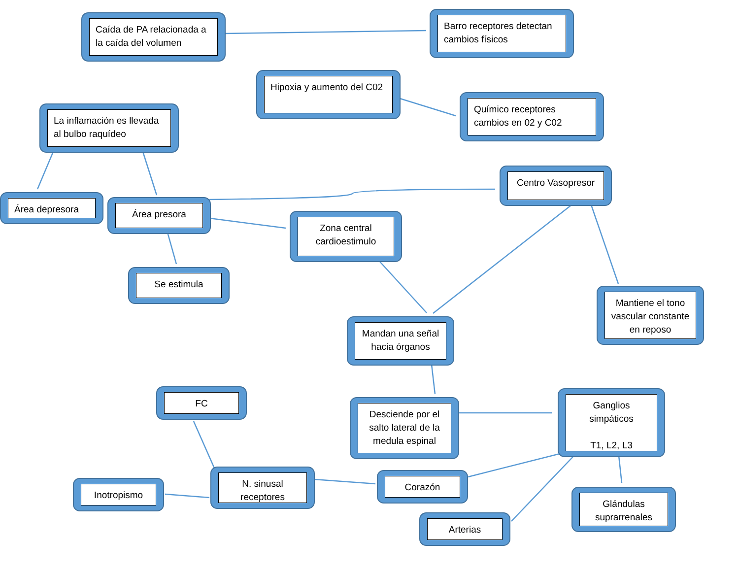Caída de PA relacionada a la caída del volumen
Barro receptores detectan cambios físicos
Hipoxia y aumento del C02
La inflamación es llevada al bulbo raquídeo
Químico receptores cambios en 02 y C02
Centro Vasopresor
Área depresora Área presora
Zona central cardioestimulo
Se estimula
Mantiene el tono vascular constante en reposo
Mandan una señal hacia órganos
FC
Desciende por el salto lateral de la medula espinal
Ganglios simpáticos
T1, L2, L3
N. sinusal receptores
Corazón
Inotropismo
Glándulas suprarrenales
Arterias